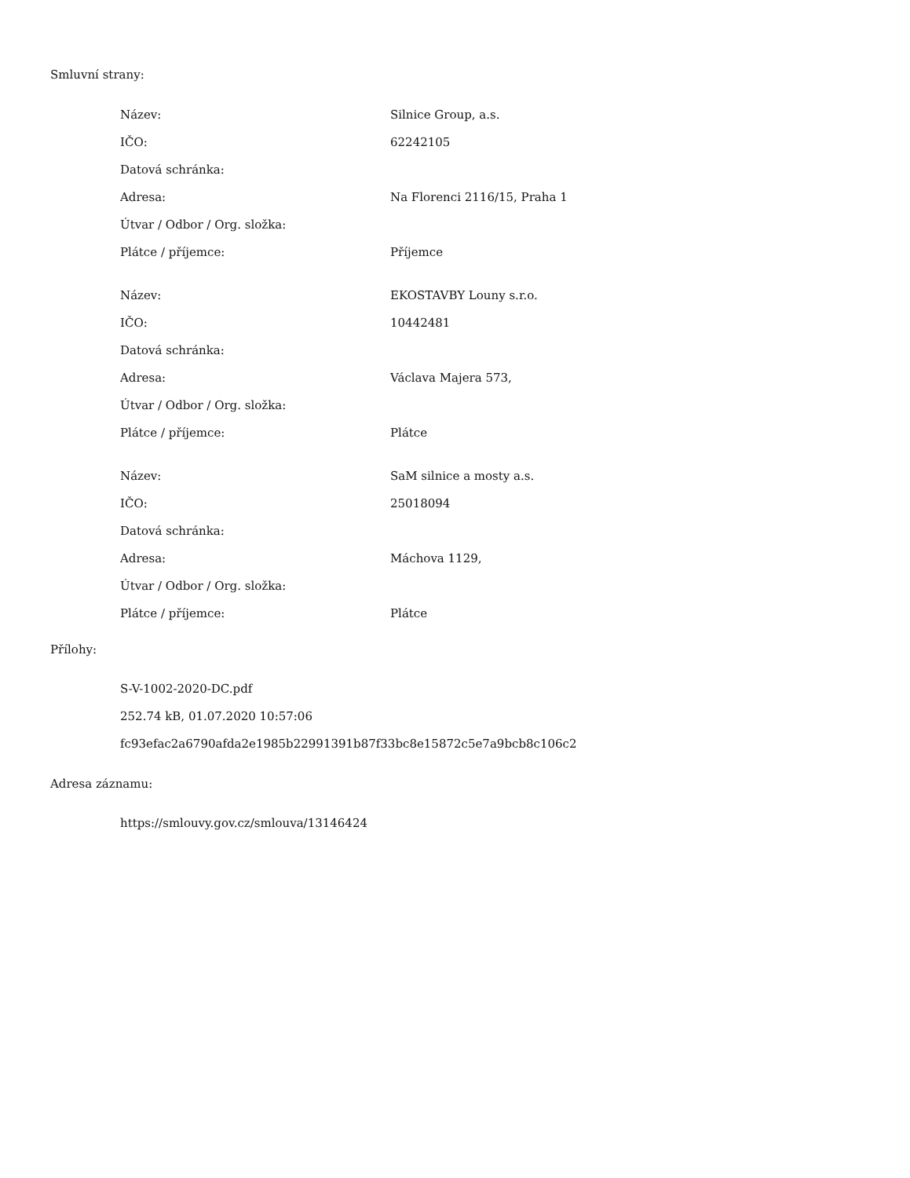Smluvní strany:
| Název: | Silnice Group, a.s. |
| IČO: | 62242105 |
| Datová schránka: | |
| Adresa: | Na Florenci 2116/15, Praha 1 |
| Útvar / Odbor / Org. složka: | |
| Plátce / příjemce: | Příjemce |
| Název: | EKOSTAVBY Louny s.r.o. |
| IČO: | 10442481 |
| Datová schránka: | |
| Adresa: | Václava Majera 573, |
| Útvar / Odbor / Org. složka: | |
| Plátce / příjemce: | Plátce |
| Název: | SaM silnice a mosty a.s. |
| IČO: | 25018094 |
| Datová schránka: | |
| Adresa: | Máchova 1129, |
| Útvar / Odbor / Org. složka: | |
| Plátce / příjemce: | Plátce |
Přílohy:
S-V-1002-2020-DC.pdf
252.74 kB, 01.07.2020 10:57:06
fc93efac2a6790afda2e1985b22991391b87f33bc8e15872c5e7a9bcb8c106c2
Adresa záznamu:
https://smlouvy.gov.cz/smlouva/13146424